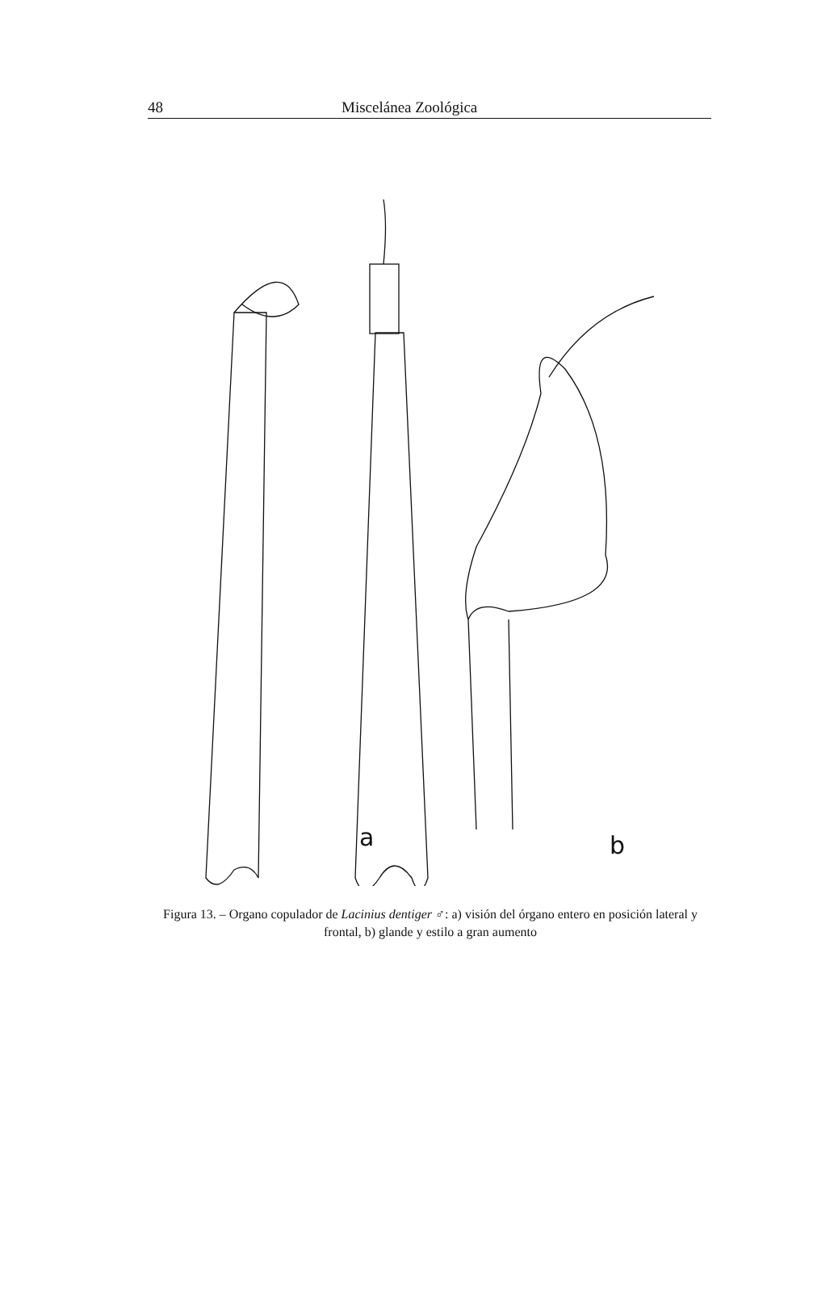48 Miscelánea Zoológica
a
b
Figura 13. – Organo copulador de Lacinius dentiger ♂: a) visión del órgano entero en posición lateral y frontal, b) glande y estilo a gran aumento